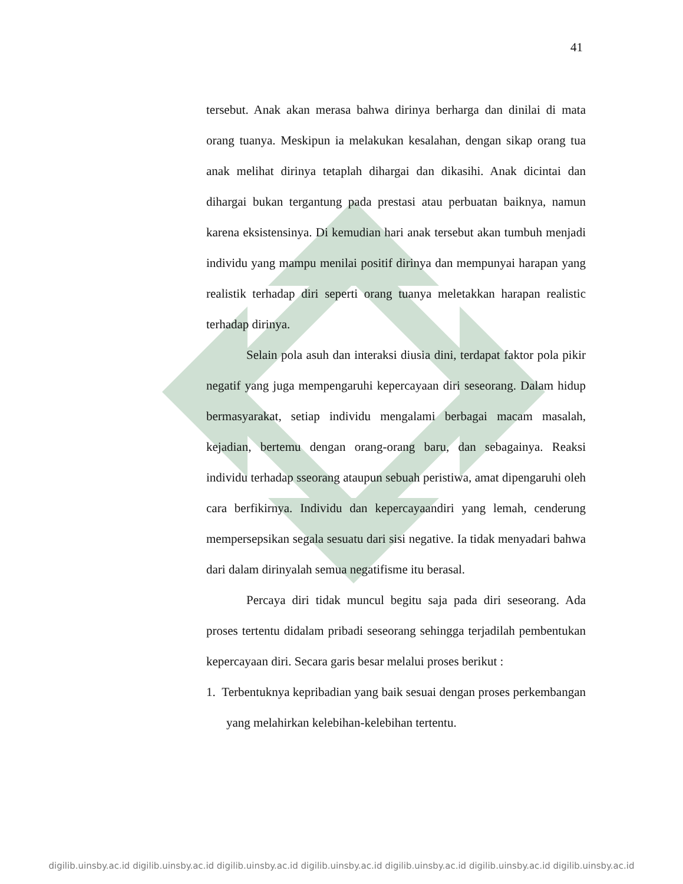41
tersebut. Anak akan merasa bahwa dirinya berharga dan dinilai di mata orang tuanya. Meskipun ia melakukan kesalahan, dengan sikap orang tua anak melihat dirinya tetaplah dihargai dan dikasihi. Anak dicintai dan dihargai bukan tergantung pada prestasi atau perbuatan baiknya, namun karena eksistensinya. Di kemudian hari anak tersebut akan tumbuh menjadi individu yang mampu menilai positif dirinya dan mempunyai harapan yang realistik terhadap diri seperti orang tuanya meletakkan harapan realistic terhadap dirinya.
Selain pola asuh dan interaksi diusia dini, terdapat faktor pola pikir negatif yang juga mempengaruhi kepercayaan diri seseorang. Dalam hidup bermasyarakat, setiap individu mengalami berbagai macam masalah, kejadian, bertemu dengan orang-orang baru, dan sebagainya. Reaksi individu terhadap sseorang ataupun sebuah peristiwa, amat dipengaruhi oleh cara berfikirnya. Individu dan kepercayaandiri yang lemah, cenderung mempersepsikan segala sesuatu dari sisi negative. Ia tidak menyadari bahwa dari dalam dirinyalah semua negatifisme itu berasal.
Percaya diri tidak muncul begitu saja pada diri seseorang. Ada proses tertentu didalam pribadi seseorang sehingga terjadilah pembentukan kepercayaan diri. Secara garis besar melalui proses berikut :
1. Terbentuknya kepribadian yang baik sesuai dengan proses perkembangan yang melahirkan kelebihan-kelebihan tertentu.
digilib.uinsby.ac.id digilib.uinsby.ac.id digilib.uinsby.ac.id digilib.uinsby.ac.id digilib.uinsby.ac.id digilib.uinsby.ac.id digilib.uinsby.ac.id